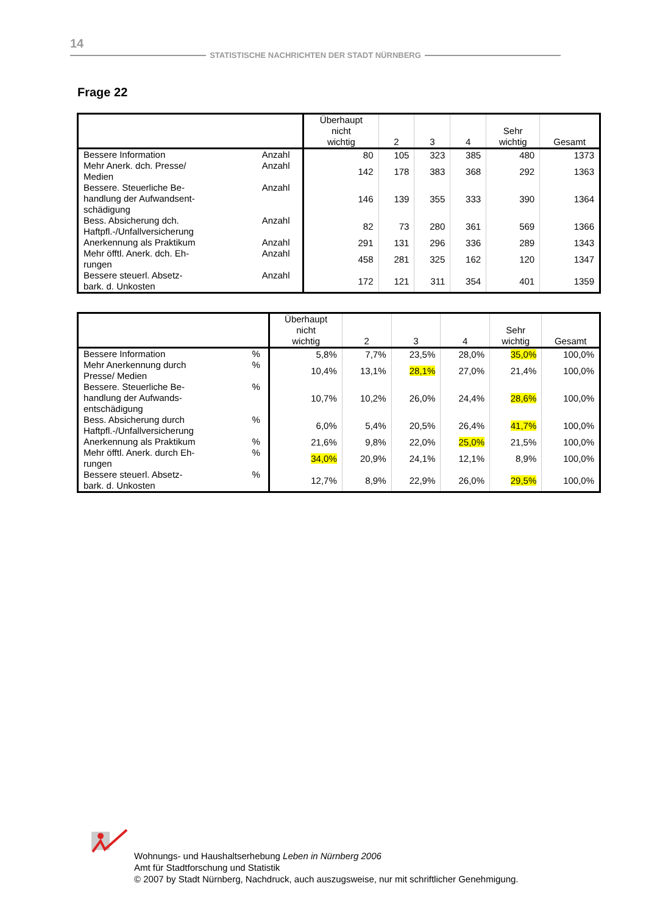14
STATISTISCHE NACHRICHTEN DER STADT NÜRNBERG
Frage 22
| | | Überhaupt nicht wichtig | 2 | 3 | 4 | Sehr wichtig | Gesamt |
| --- | --- | --- | --- | --- | --- | --- | --- |
| Bessere Information | Anzahl | 80 | 105 | 323 | 385 | 480 | 1373 |
| Mehr Anerk. dch. Presse/ Medien | Anzahl | 142 | 178 | 383 | 368 | 292 | 1363 |
| Bessere. Steuerliche Be- handlung der Aufwandsent- schädigung | Anzahl | 146 | 139 | 355 | 333 | 390 | 1364 |
| Bess. Absicherung dch. Haftpfl.-/Unfallversicherung | Anzahl | 82 | 73 | 280 | 361 | 569 | 1366 |
| Anerkennung als Praktikum | Anzahl | 291 | 131 | 296 | 336 | 289 | 1343 |
| Mehr öfftl. Anerk. dch. Eh- rungen | Anzahl | 458 | 281 | 325 | 162 | 120 | 1347 |
| Bessere steuerl. Absetz- bark. d. Unkosten | Anzahl | 172 | 121 | 311 | 354 | 401 | 1359 |
| | | Überhaupt nicht wichtig | 2 | 3 | 4 | Sehr wichtig | Gesamt |
| --- | --- | --- | --- | --- | --- | --- | --- |
| Bessere Information | % | 5,8% | 7,7% | 23,5% | 28,0% | 35,0% | 100,0% |
| Mehr Anerkennung durch Presse/ Medien | % | 10,4% | 13,1% | 28,1% | 27,0% | 21,4% | 100,0% |
| Bessere. Steuerliche Be- handlung der Aufwands- entschädigung | % | 10,7% | 10,2% | 26,0% | 24,4% | 28,6% | 100,0% |
| Bess. Absicherung durch Haftpfl.-/Unfallversicherung | % | 6,0% | 5,4% | 20,5% | 26,4% | 41,7% | 100,0% |
| Anerkennung als Praktikum | % | 21,6% | 9,8% | 22,0% | 25,0% | 21,5% | 100,0% |
| Mehr öfftl. Anerk. durch Eh- rungen | % | 34,0% | 20,9% | 24,1% | 12,1% | 8,9% | 100,0% |
| Bessere steuerl. Absetz- bark. d. Unkosten | % | 12,7% | 8,9% | 22,9% | 26,0% | 29,5% | 100,0% |
Wohnungs- und Haushaltserhebung Leben in Nürnberg 2006
Amt für Stadtforschung und Statistik
© 2007 by Stadt Nürnberg, Nachdruck, auch auszugsweise, nur mit schriftlicher Genehmigung.